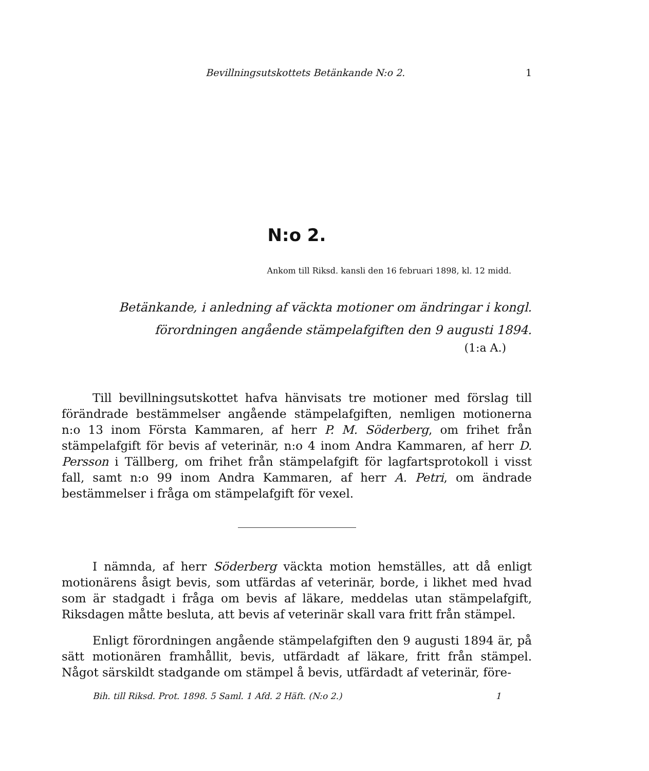Bevillningsutskottets Betänkande N:o 2. 1
N:o 2.
Ankom till Riksd. kansli den 16 februari 1898, kl. 12 midd.
Betänkande, i anledning af väckta motioner om ändringar i kongl.
förordningen angående stämpelafgiften den 9 augusti 1894.
(1:a A.)
Till bevillningsutskottet hafva hänvisats tre motioner med förslag till förändrade bestämmelser angående stämpelafgiften, nemligen motionerna n:o 13 inom Första Kammaren, af herr P. M. Söderberg, om frihet från stämpelafgift för bevis af veterinär, n:o 4 inom Andra Kammaren, af herr D. Persson i Tällberg, om frihet från stämpelafgift för lagfartsprotokoll i visst fall, samt n:o 99 inom Andra Kammaren, af herr A. Petri, om ändrade bestämmelser i fråga om stämpelafgift för vexel.
I nämnda, af herr Söderberg väckta motion hemställes, att då enligt motionärens åsigt bevis, som utfärdas af veterinär, borde, i likhet med hvad som är stadgadt i fråga om bevis af läkare, meddelas utan stämpelafgift, Riksdagen måtte besluta, att bevis af veterinär skall vara fritt från stämpel.
Enligt förordningen angående stämpelafgiften den 9 augusti 1894 är, på sätt motionären framhållit, bevis, utfärdadt af läkare, fritt från stämpel. Något särskildt stadgande om stämpel å bevis, utfärdadt af veterinär, före-
Bih. till Riksd. Prot. 1898. 5 Saml. 1 Afd. 2 Häft. (N:o 2.) 1